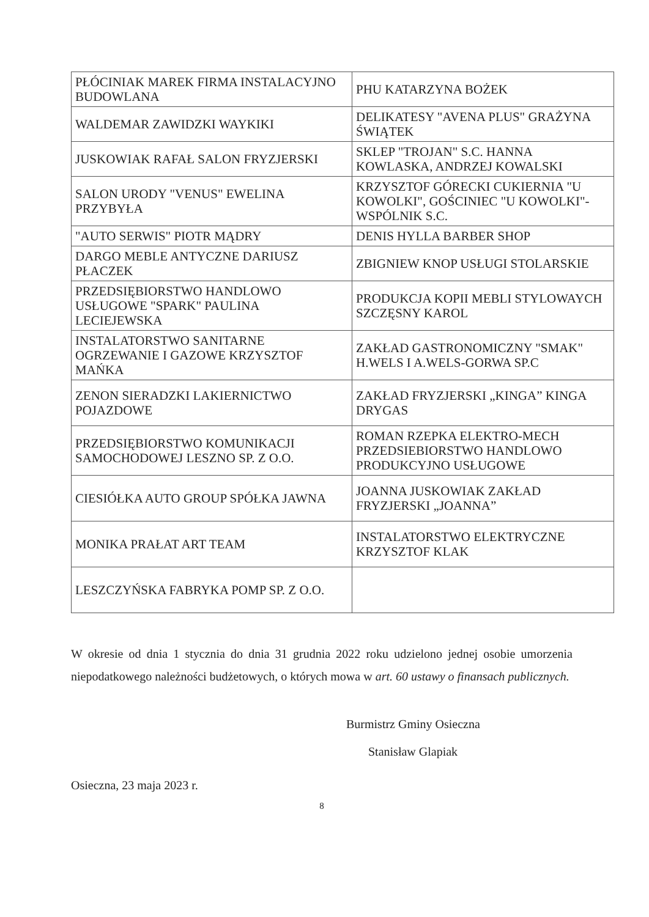| PŁÓCINIAK MAREK FIRMA INSTALACYJNO BUDOWLANA | PHU KATARZYNA BOŻEK |
| WALDEMAR ZAWIDZKI WAYKIKI | DELIKATESY "AVENA PLUS" GRAŻYNA ŚWIĄTEK |
| JUSKOWIAK RAFAŁ SALON FRYZJERSKI | SKLEP "TROJAN" S.C. HANNA KOWLASKA, ANDRZEJ KOWALSKI |
| SALON URODY "VENUS" EWELINA PRZYBYŁA | KRZYSZTOF GÓRECKI CUKIERNIA "U KOWOLKI", GOŚCINIEC "U KOWOLKI"-WSPÓLNIK S.C. |
| "AUTO SERWIS" PIOTR MĄDRY | DENIS HYLLA BARBER SHOP |
| DARGO MEBLE ANTYCZNE DARIUSZ PŁACZEK | ZBIGNIEW KNOP USŁUGI STOLARSKIE |
| PRZEDSIĘBIORSTWO HANDLOWO USŁUGOWE "SPARK" PAULINA LECIEJEWSKA | PRODUKCJA KOPII MEBLI STYLOWAYCH SZCZĘSNY KAROL |
| INSTALATORSTWO SANITARNE OGRZEWANIE I GAZOWE KRZYSZTOF MAŃKA | ZAKŁAD GASTRONOMICZNY "SMAK" H.WELS I A.WELS-GORWA SP.C |
| ZENON SIERADZKI LAKIERNICTWO POJAZDOWE | ZAKŁAD FRYZJERSKI „KINGA” KINGA DRYGAS |
| PRZEDSIĘBIORSTWO KOMUNIKACJI SAMOCHODOWEJ LESZNO SP. Z O.O. | ROMAN RZEPKA ELEKTRO-MECH PRZEDSIEBIORSTWO HANDLOWO PRODUKCYJNO USŁUGOWE |
| CIESIÓŁKA AUTO GROUP SPÓŁKA JAWNA | JOANNA JUSKOWIAK ZAKŁAD FRYZJERSKI „JOANNA” |
| MONIKA PRAŁAT ART TEAM | INSTALATORSTWO ELEKTRYCZNE KRZYSZTOF KLAK |
| LESZCZYŃSKA FABRYKA POMP SP. Z O.O. | |
W okresie od dnia 1 stycznia do dnia 31 grudnia 2022 roku udzielono jednej osobie umorzenia niepodatkowego należności budżetowych, o których mowa w art. 60 ustawy o finansach publicznych.
Burmistrz Gminy Osieczna
Stanisław Glapiak
Osieczna, 23 maja 2023 r.
8